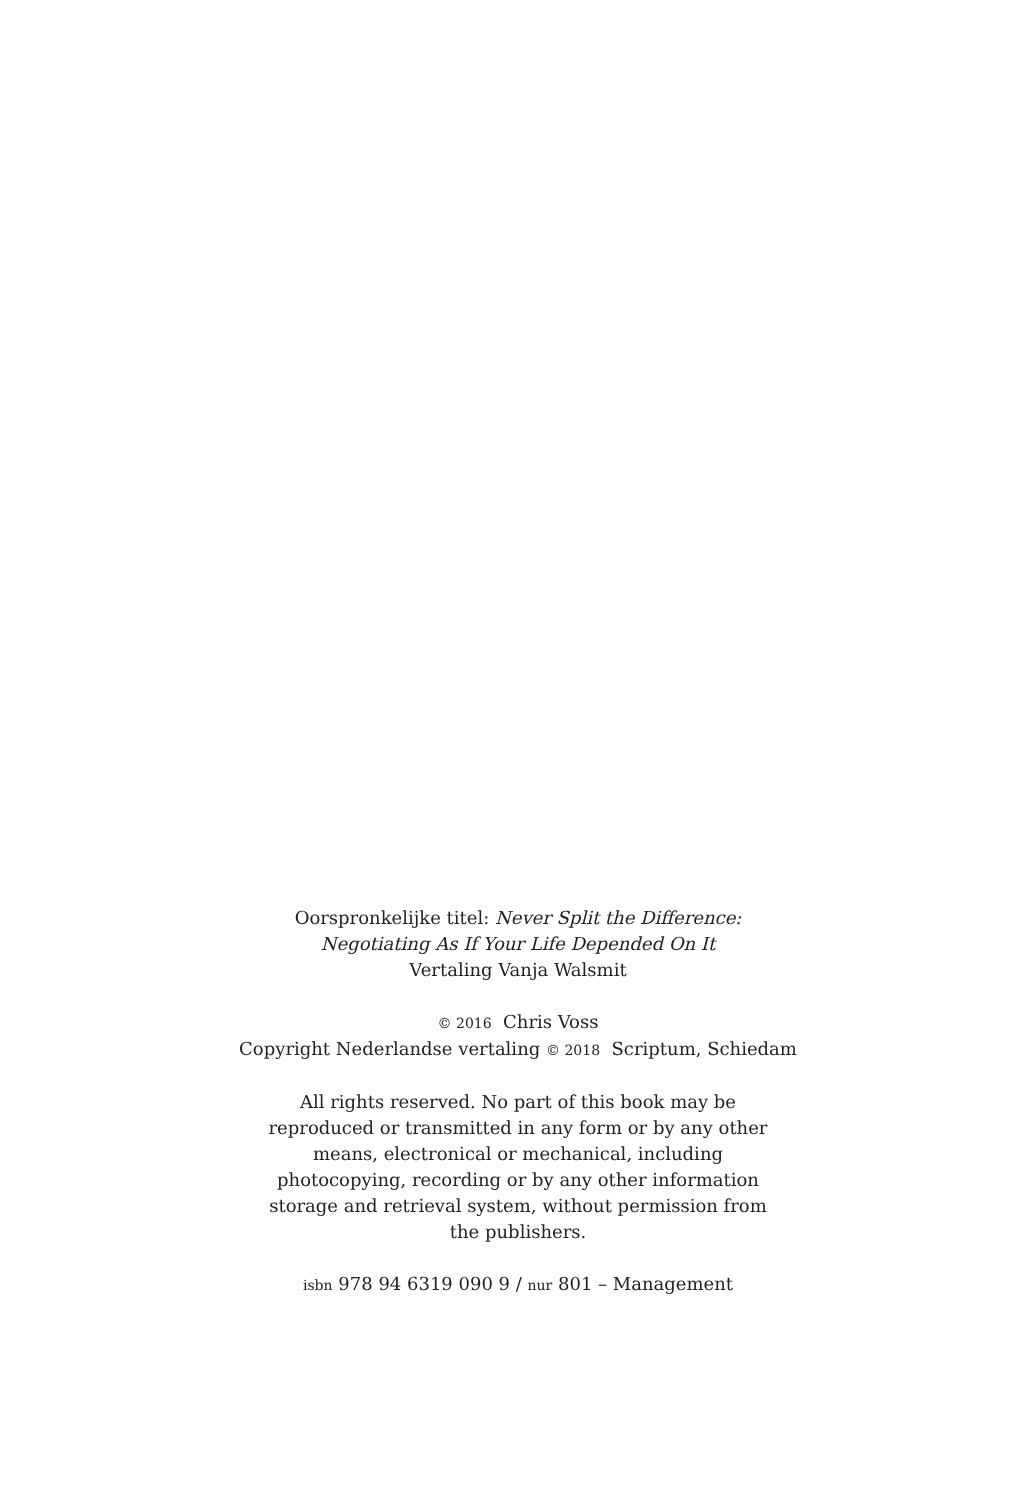Oorspronkelijke titel: Never Split the Difference:
Negotiating As If Your Life Depended On It
Vertaling Vanja Walsmit
© 2016 Chris Voss
Copyright Nederlandse vertaling © 2018 Scriptum, Schiedam
All rights reserved. No part of this book may be reproduced or transmitted in any form or by any other means, electronical or mechanical, including photocopying, recording or by any other information storage and retrieval system, without permission from the publishers.
isbn 978 94 6319 090 9 / nur 801 – Management